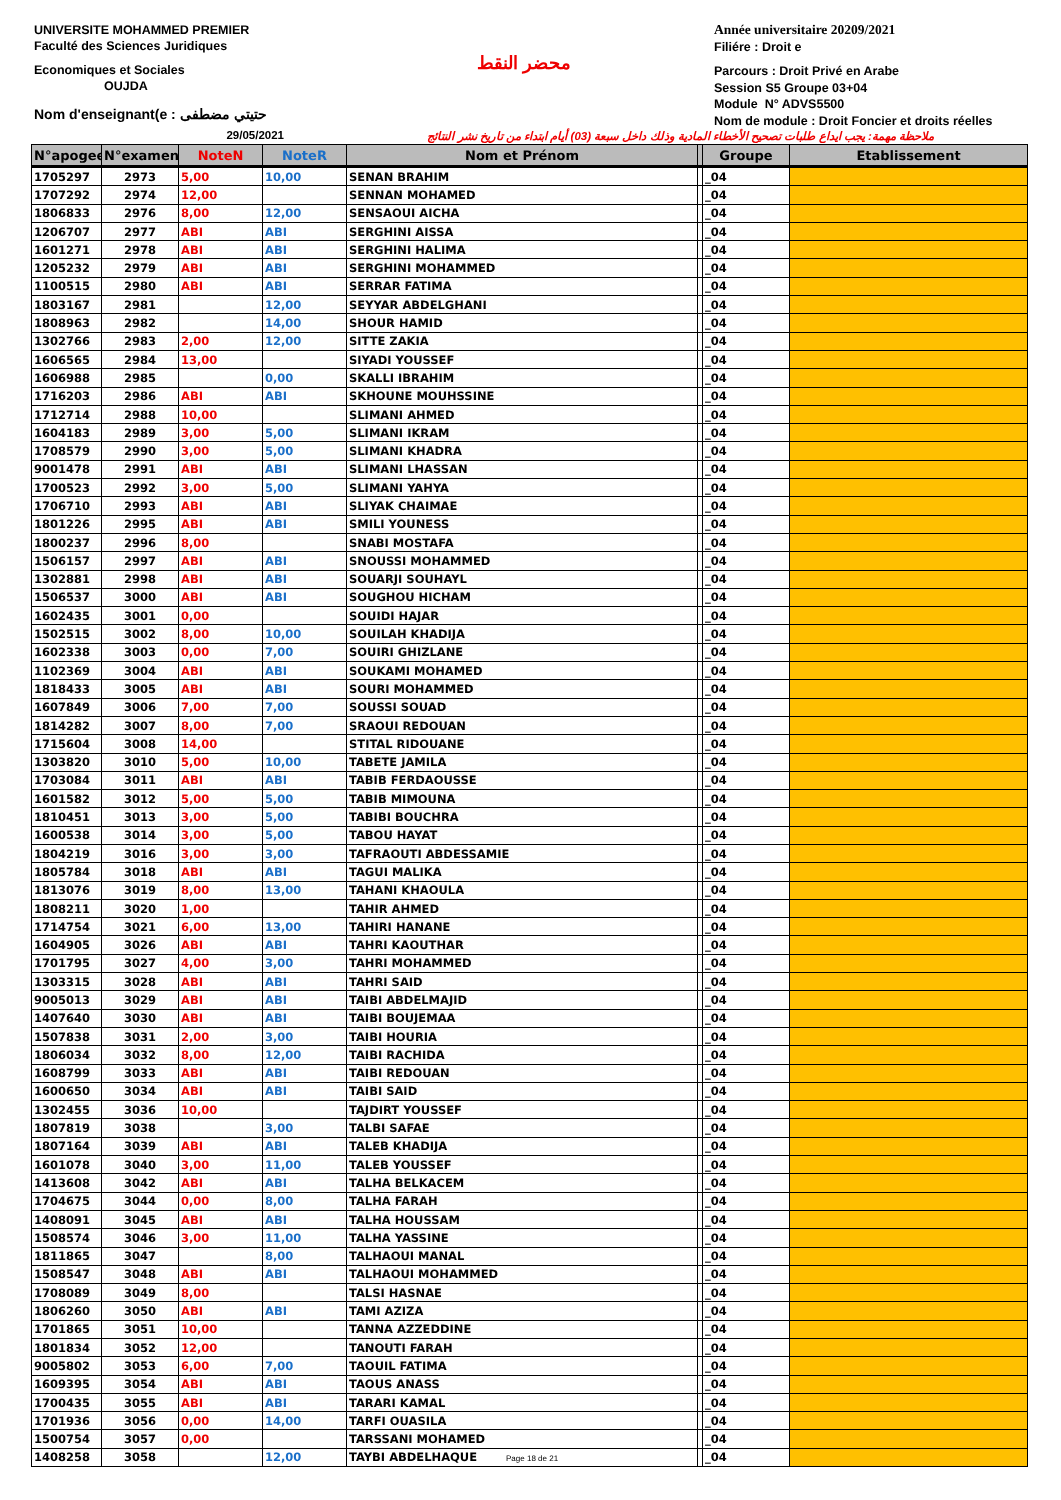UNIVERSITE MOHAMMED PREMIER
Faculté des Sciences Juridiques
Economiques et Sociales
OUJDA
Nom d'enseignant(e : حتيتي مضطفى
محضر النقط
Année universitaire 20209/2021
Filiére : Droit e
Parcours : Droit Privé en Arabe
Session S5 Groupe 03+04
Module N° ADVS5500
Nom de module : Droit Foncier et droits réelles
29/05/2021 ملاحظة مهمة: يجب ايداع طلبات تصحيح الأخطاء المادية وذلك داخل سبعة (03) أيام ابتداء من تاريخ نشر النتائج
| N°apogee | N°examen | NoteN | NoteR | Nom et Prénom | | Groupe | Etablissement |
| --- | --- | --- | --- | --- | --- | --- | --- |
| 1705297 | 2973 | 5,00 | 10,00 | SENAN BRAHIM | | _04 | |
| 1707292 | 2974 | 12,00 | | SENNAN MOHAMED | | _04 | |
| 1806833 | 2976 | 8,00 | 12,00 | SENSAOUI AICHA | | _04 | |
| 1206707 | 2977 | ABI | ABI | SERGHINI AISSA | | _04 | |
| 1601271 | 2978 | ABI | ABI | SERGHINI HALIMA | | _04 | |
| 1205232 | 2979 | ABI | ABI | SERGHINI MOHAMMED | | _04 | |
| 1100515 | 2980 | ABI | ABI | SERRAR FATIMA | | _04 | |
| 1803167 | 2981 | | 12,00 | SEYYAR ABDELGHANI | | _04 | |
| 1808963 | 2982 | | 14,00 | SHOUR HAMID | | _04 | |
| 1302766 | 2983 | 2,00 | 12,00 | SITTE ZAKIA | | _04 | |
| 1606565 | 2984 | 13,00 | | SIYADI YOUSSEF | | _04 | |
| 1606988 | 2985 | | 0,00 | SKALLI IBRAHIM | | _04 | |
| 1716203 | 2986 | ABI | ABI | SKHOUNE MOUHSSINE | | _04 | |
| 1712714 | 2988 | 10,00 | | SLIMANI AHMED | | _04 | |
| 1604183 | 2989 | 3,00 | 5,00 | SLIMANI IKRAM | | _04 | |
| 1708579 | 2990 | 3,00 | 5,00 | SLIMANI KHADRA | | _04 | |
| 9001478 | 2991 | ABI | ABI | SLIMANI LHASSAN | | _04 | |
| 1700523 | 2992 | 3,00 | 5,00 | SLIMANI YAHYA | | _04 | |
| 1706710 | 2993 | ABI | ABI | SLIYAK CHAIMAE | | _04 | |
| 1801226 | 2995 | ABI | ABI | SMILI YOUNESS | | _04 | |
| 1800237 | 2996 | 8,00 | | SNABI MOSTAFA | | _04 | |
| 1506157 | 2997 | ABI | ABI | SNOUSSI MOHAMMED | | _04 | |
| 1302881 | 2998 | ABI | ABI | SOUARJI SOUHAYL | | _04 | |
| 1506537 | 3000 | ABI | ABI | SOUGHOU HICHAM | | _04 | |
| 1602435 | 3001 | 0,00 | | SOUIDI HAJAR | | _04 | |
| 1502515 | 3002 | 8,00 | 10,00 | SOUILAH KHADIJA | | _04 | |
| 1602338 | 3003 | 0,00 | 7,00 | SOUIRI GHIZLANE | | _04 | |
| 1102369 | 3004 | ABI | ABI | SOUKAMI MOHAMED | | _04 | |
| 1818433 | 3005 | ABI | ABI | SOURI MOHAMMED | | _04 | |
| 1607849 | 3006 | 7,00 | 7,00 | SOUSSI SOUAD | | _04 | |
| 1814282 | 3007 | 8,00 | 7,00 | SRAOUI REDOUAN | | _04 | |
| 1715604 | 3008 | 14,00 | | STITAL RIDOUANE | | _04 | |
| 1303820 | 3010 | 5,00 | 10,00 | TABETE JAMILA | | _04 | |
| 1703084 | 3011 | ABI | ABI | TABIB FERDAOUSSE | | _04 | |
| 1601582 | 3012 | 5,00 | 5,00 | TABIB MIMOUNA | | _04 | |
| 1810451 | 3013 | 3,00 | 5,00 | TABIBI BOUCHRA | | _04 | |
| 1600538 | 3014 | 3,00 | 5,00 | TABOU HAYAT | | _04 | |
| 1804219 | 3016 | 3,00 | 3,00 | TAFRAOUTI ABDESSAMIE | | _04 | |
| 1805784 | 3018 | ABI | ABI | TAGUI MALIKA | | _04 | |
| 1813076 | 3019 | 8,00 | 13,00 | TAHANI KHAOULA | | _04 | |
| 1808211 | 3020 | 1,00 | | TAHIR AHMED | | _04 | |
| 1714754 | 3021 | 6,00 | 13,00 | TAHIRI HANANE | | _04 | |
| 1604905 | 3026 | ABI | ABI | TAHRI KAOUTHAR | | _04 | |
| 1701795 | 3027 | 4,00 | 3,00 | TAHRI MOHAMMED | | _04 | |
| 1303315 | 3028 | ABI | ABI | TAHRI SAID | | _04 | |
| 9005013 | 3029 | ABI | ABI | TAIBI ABDELMAJID | | _04 | |
| 1407640 | 3030 | ABI | ABI | TAIBI BOUJEMAA | | _04 | |
| 1507838 | 3031 | 2,00 | 3,00 | TAIBI HOURIA | | _04 | |
| 1806034 | 3032 | 8,00 | 12,00 | TAIBI RACHIDA | | _04 | |
| 1608799 | 3033 | ABI | ABI | TAIBI REDOUAN | | _04 | |
| 1600650 | 3034 | ABI | ABI | TAIBI SAID | | _04 | |
| 1302455 | 3036 | 10,00 | | TAJDIRT YOUSSEF | | _04 | |
| 1807819 | 3038 | | 3,00 | TALBI SAFAE | | _04 | |
| 1807164 | 3039 | ABI | ABI | TALEB KHADIJA | | _04 | |
| 1601078 | 3040 | 3,00 | 11,00 | TALEB YOUSSEF | | _04 | |
| 1413608 | 3042 | ABI | ABI | TALHA BELKACEM | | _04 | |
| 1704675 | 3044 | 0,00 | 8,00 | TALHA FARAH | | _04 | |
| 1408091 | 3045 | ABI | ABI | TALHA HOUSSAM | | _04 | |
| 1508574 | 3046 | 3,00 | 11,00 | TALHA YASSINE | | _04 | |
| 1811865 | 3047 | | 8,00 | TALHAOUI MANAL | | _04 | |
| 1508547 | 3048 | ABI | ABI | TALHAOUI MOHAMMED | | _04 | |
| 1708089 | 3049 | 8,00 | | TALSI HASNAE | | _04 | |
| 1806260 | 3050 | ABI | ABI | TAMI AZIZA | | _04 | |
| 1701865 | 3051 | 10,00 | | TANNA AZZEDDINE | | _04 | |
| 1801834 | 3052 | 12,00 | | TANOUTI FARAH | | _04 | |
| 9005802 | 3053 | 6,00 | 7,00 | TAOUIL FATIMA | | _04 | |
| 1609395 | 3054 | ABI | ABI | TAOUS ANASS | | _04 | |
| 1700435 | 3055 | ABI | ABI | TARARI KAMAL | | _04 | |
| 1701936 | 3056 | 0,00 | 14,00 | TARFI OUASILA | | _04 | |
| 1500754 | 3057 | 0,00 | | TARSSANI MOHAMED | | _04 | |
| 1408258 | 3058 | | 12,00 | TAYBI ABDELHAQUE Page 18 de 21 | | _04 | |